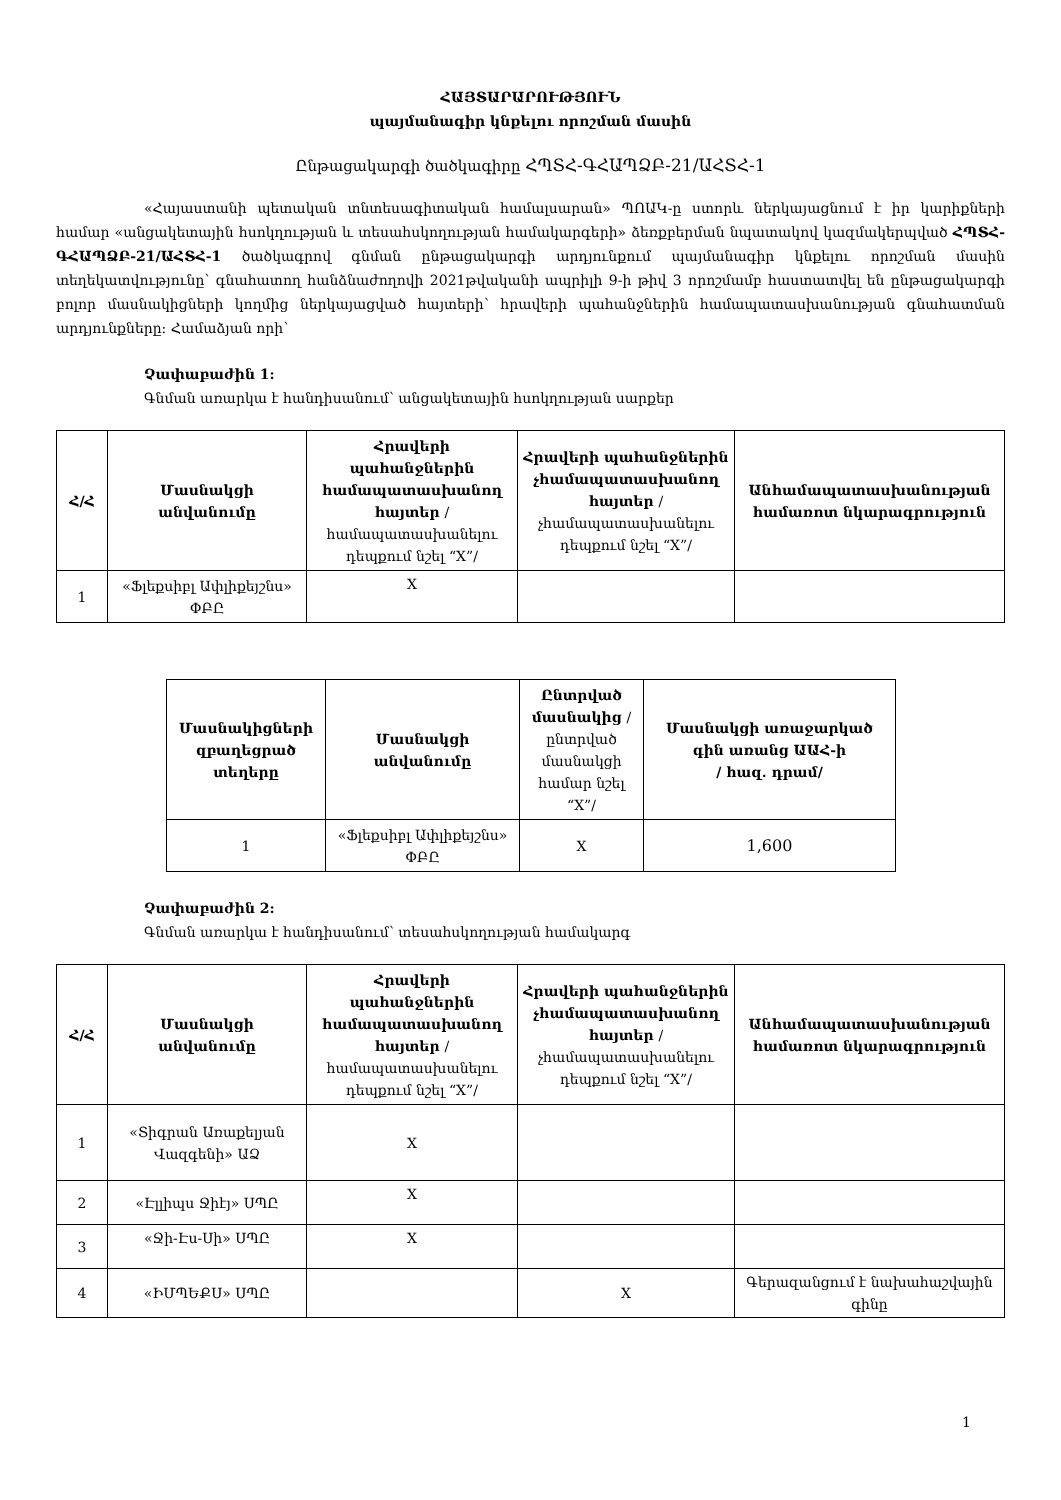ՀԱՅՏԱՐԱՐՈՒԹՅՈՒՆ
պայմանագիր կնքելու որոշման մասին
Ընթացակարգի ծածկագիրը ՀՊՏՀ-ԳՀԱՊՁԲ-21/ԱՀՏՀ-1
«Հայաստանի պետական տնտեսագիտական համալսարան» ՊՈԱԿ-ը ստորև ներկայացնում է իր կարիքների համար «անցակետային հսոկղության և տեսահսկողության համակարգերի» ձեռքբերման նպատակով կազմակերպված ՀՊՏՀ-ԳՀԱՊՁԲ-21/ԱՀՏՀ-1 ծածկագրով գնման ընթացակարգի արդյունքում պայմանագիր կնքելու որոշման մասին տեղեկատվությունը՝ գնահատող հանձնաժողովի 2021թվականի ապրիլի 9-ի թիվ 3 որոշմամբ հաստատվել են ընթացակարգի բոլոր մասնակիցների կողմից ներկայացված հայտերի՝ հրավերի պահանջներին համապատասխանության գնահատման արդյունքները։ Համաձյան որի՝
Չափաբաժին 1:
Գնման առարկա է հանդիսանում՝ անցակետային հսոկղության սարքեր
| Հ/Հ | Մասնակցի անվանումը | Հրավերի պահանջներին համապատասխանող հայտեր /համապատասխանելու դեպքում նշել “X”/ | Հրավերի պահանջներին չհամապատասխանող հայտեր /չհամապատասխանելու դեպքում նշել “X”/ | Անհամապատասխանության համառոտ նկարագրություն |
| --- | --- | --- | --- | --- |
| 1 | «Ֆլեքսիբլ Ափլիքեյշնս» ՓԲԸ | X | | |
| Մասնակիցների զբաղեցրած տեղերը | Մասնակցի անվանումը | Ընտրված մասնակից /ընտրված մասնակցի համար նշել “X”/ | Մասնակցի առաջարկած գին առանց ԱԱՀ-ի / հազ. դրամ/ |
| --- | --- | --- | --- |
| 1 | «Ֆլեքսիբլ Ափլիքեյշնս» ՓԲԸ | X | 1,600 |
Չափաբաժին 2:
Գնման առարկա է հանդիսանում՝ տեսահսկողության համակարգ
| Հ/Հ | Մասնակցի անվանումը | Հրավերի պահանջներին համապատասխանող հայտեր /համապատասխանելու դեպքում նշել “X”/ | Հրավերի պահանջներին չհամապատասխանող հայտեր /չհամապատասխանելու դեպքում նշել “X”/ | Անհամապատասխանության համառոտ նկարագրություն |
| --- | --- | --- | --- | --- |
| 1 | «Տիգրան Առաքելյան Վազգենի» ԱՁ | X | | |
| 2 | «Էլլիպս Ջիէյ» ՍՊԸ | X | | |
| 3 | «Ջի-Էս-Սի» ՍՊԸ | X | | |
| 4 | «ԻՄՊԵՔՍ» ՍՊԸ | | X | Գերազանցում է նախահաշվային գինը |
1